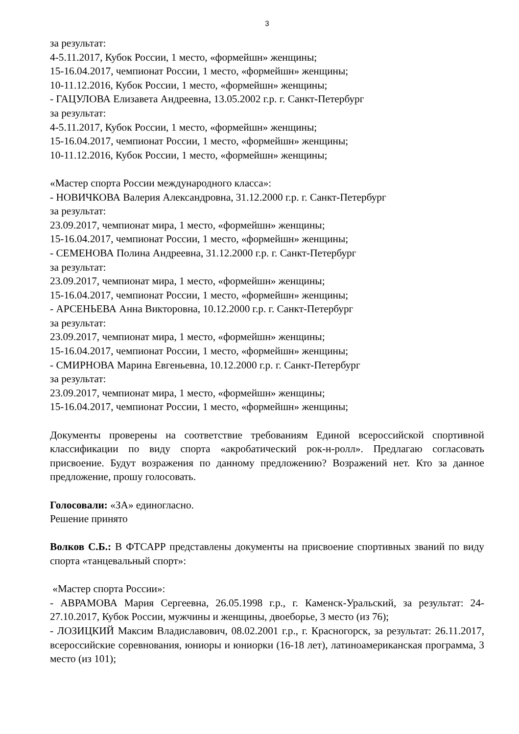3
за результат:
4-5.11.2017, Кубок России, 1 место, «формейшн» женщины;
15-16.04.2017, чемпионат России, 1 место, «формейшн» женщины;
10-11.12.2016, Кубок России, 1 место, «формейшн» женщины;
- ГАЦУЛОВА Елизавета Андреевна, 13.05.2002 г.р. г. Санкт-Петербург
за результат:
4-5.11.2017, Кубок России, 1 место, «формейшн» женщины;
15-16.04.2017, чемпионат России, 1 место, «формейшн» женщины;
10-11.12.2016, Кубок России, 1 место, «формейшн» женщины;
«Мастер спорта России международного класса»:
- НОВИЧКОВА Валерия Александровна, 31.12.2000 г.р. г. Санкт-Петербург
за результат:
23.09.2017, чемпионат мира, 1 место, «формейшн» женщины;
15-16.04.2017, чемпионат России, 1 место, «формейшн» женщины;
- СЕМЕНОВА Полина Андреевна, 31.12.2000 г.р. г. Санкт-Петербург
за результат:
23.09.2017, чемпионат мира, 1 место, «формейшн» женщины;
15-16.04.2017, чемпионат России, 1 место, «формейшн» женщины;
- АРСЕНЬЕВА Анна Викторовна, 10.12.2000 г.р. г. Санкт-Петербург
за результат:
23.09.2017, чемпионат мира, 1 место, «формейшн» женщины;
15-16.04.2017, чемпионат России, 1 место, «формейшн» женщины;
- СМИРНОВА Марина Евгеньевна, 10.12.2000 г.р. г. Санкт-Петербург
за результат:
23.09.2017, чемпионат мира, 1 место, «формейшн» женщины;
15-16.04.2017, чемпионат России, 1 место, «формейшн» женщины;
Документы проверены на соответствие требованиям Единой всероссийской спортивной классификации по виду спорта «акробатический рок-н-ролл». Предлагаю согласовать присвоение. Будут возражения по данному предложению? Возражений нет. Кто за данное предложение, прошу голосовать.
Голосовали: «ЗА» единогласно.
Решение принято
Волков С.Б.: В ФТСАРР представлены документы на присвоение спортивных званий по виду спорта «танцевальный спорт»:
«Мастер спорта России»:
- АВРАМОВА Мария Сергеевна, 26.05.1998 г.р., г. Каменск-Уральский, за результат: 24-27.10.2017, Кубок России, мужчины и женщины, двоеборье, 3 место (из 76);
- ЛОЗИЦКИЙ Максим Владиславович, 08.02.2001 г.р., г. Красногорск, за результат: 26.11.2017, всероссийские соревнования, юниоры и юниорки (16-18 лет), латиноамериканская программа, 3 место (из 101);